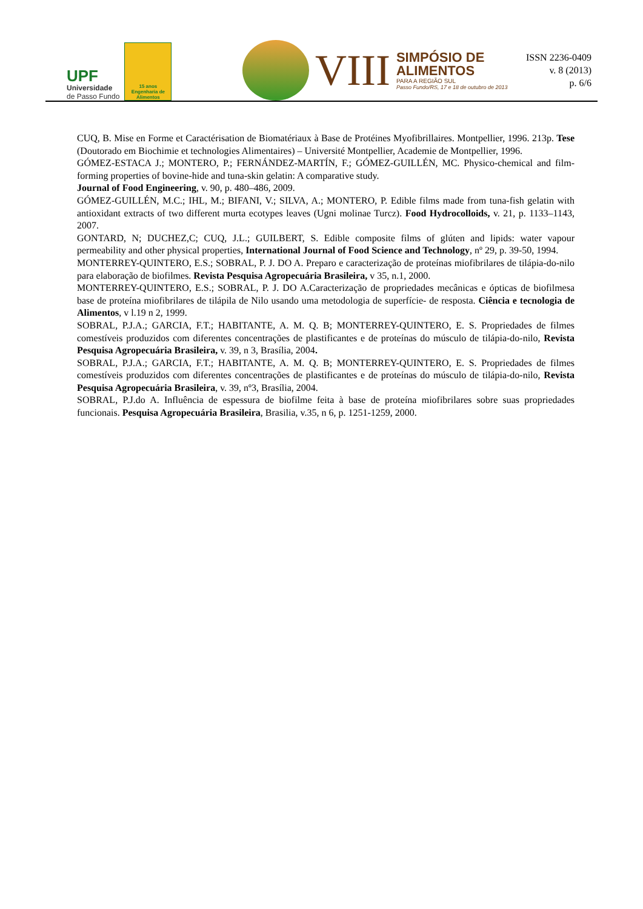UPF
Universidade
de Passo Fundo
15 anos
Engenharia de Alimentos
VIII
SIMPÓSIO DE
ALIMENTOS
PARA A REGIÃO SUL
Passo Fundo/RS, 17 e 18 de outubro de 2013
ISSN 2236-0409
v. 8 (2013)
p. 6/6
CUQ, B. Mise en Forme et Caractérisation de Biomatériaux à Base de Protéines Myofibrillaires. Montpellier, 1996. 213p. Tese (Doutorado em Biochimie et technologies Alimentaires) – Université Montpellier, Academie de Montpellier, 1996.
GÓMEZ-ESTACA J.; MONTERO, P.; FERNÁNDEZ-MARTÍN, F.; GÓMEZ-GUILLÉN, MC. Physico-chemical and film-forming properties of bovine-hide and tuna-skin gelatin: A comparative study.
Journal of Food Engineering, v. 90, p. 480–486, 2009.
GÓMEZ-GUILLÉN, M.C.; IHL, M.; BIFANI, V.; SILVA, A.; MONTERO, P. Edible films made from tuna-fish gelatin with antioxidant extracts of two different murta ecotypes leaves (Ugni molinae Turcz). Food Hydrocolloids, v. 21, p. 1133–1143, 2007.
GONTARD, N; DUCHEZ,C; CUQ, J.L.; GUILBERT, S. Edible composite films of glúten and lipids: water vapour permeability and other physical properties, International Journal of Food Science and Technology, nº 29, p. 39-50, 1994.
MONTERREY-QUINTERO, E.S.; SOBRAL, P. J. DO A. Preparo e caracterização de proteínas miofibrilares de tilápia-do-nilo para elaboração de biofilmes. Revista Pesquisa Agropecuária Brasileira, v 35, n.1, 2000.
MONTERREY-QUINTERO, E.S.; SOBRAL, P. J. DO A.Caracterização de propriedades mecânicas e ópticas de biofilmesa base de proteína miofibrilares de tilápila de Nilo usando uma metodologia de superfície- de resposta. Ciência e tecnologia de Alimentos, v l.19 n 2, 1999.
SOBRAL, P.J.A.; GARCIA, F.T.; HABITANTE, A. M. Q. B; MONTERREY-QUINTERO, E. S. Propriedades de filmes comestíveis produzidos com diferentes concentrações de plastificantes e de proteínas do músculo de tilápia-do-nilo, Revista Pesquisa Agropecuária Brasileira, v. 39, n 3, Brasília, 2004.
SOBRAL, P.J.A.; GARCIA, F.T.; HABITANTE, A. M. Q. B; MONTERREY-QUINTERO, E. S. Propriedades de filmes comestíveis produzidos com diferentes concentrações de plastificantes e de proteínas do músculo de tilápia-do-nilo, Revista Pesquisa Agropecuária Brasileira, v. 39, nº3, Brasília, 2004.
SOBRAL, P.J.do A. Influência de espessura de biofilme feita à base de proteína miofibrilares sobre suas propriedades funcionais. Pesquisa Agropecuária Brasileira, Brasilia, v.35, n 6, p. 1251-1259, 2000.